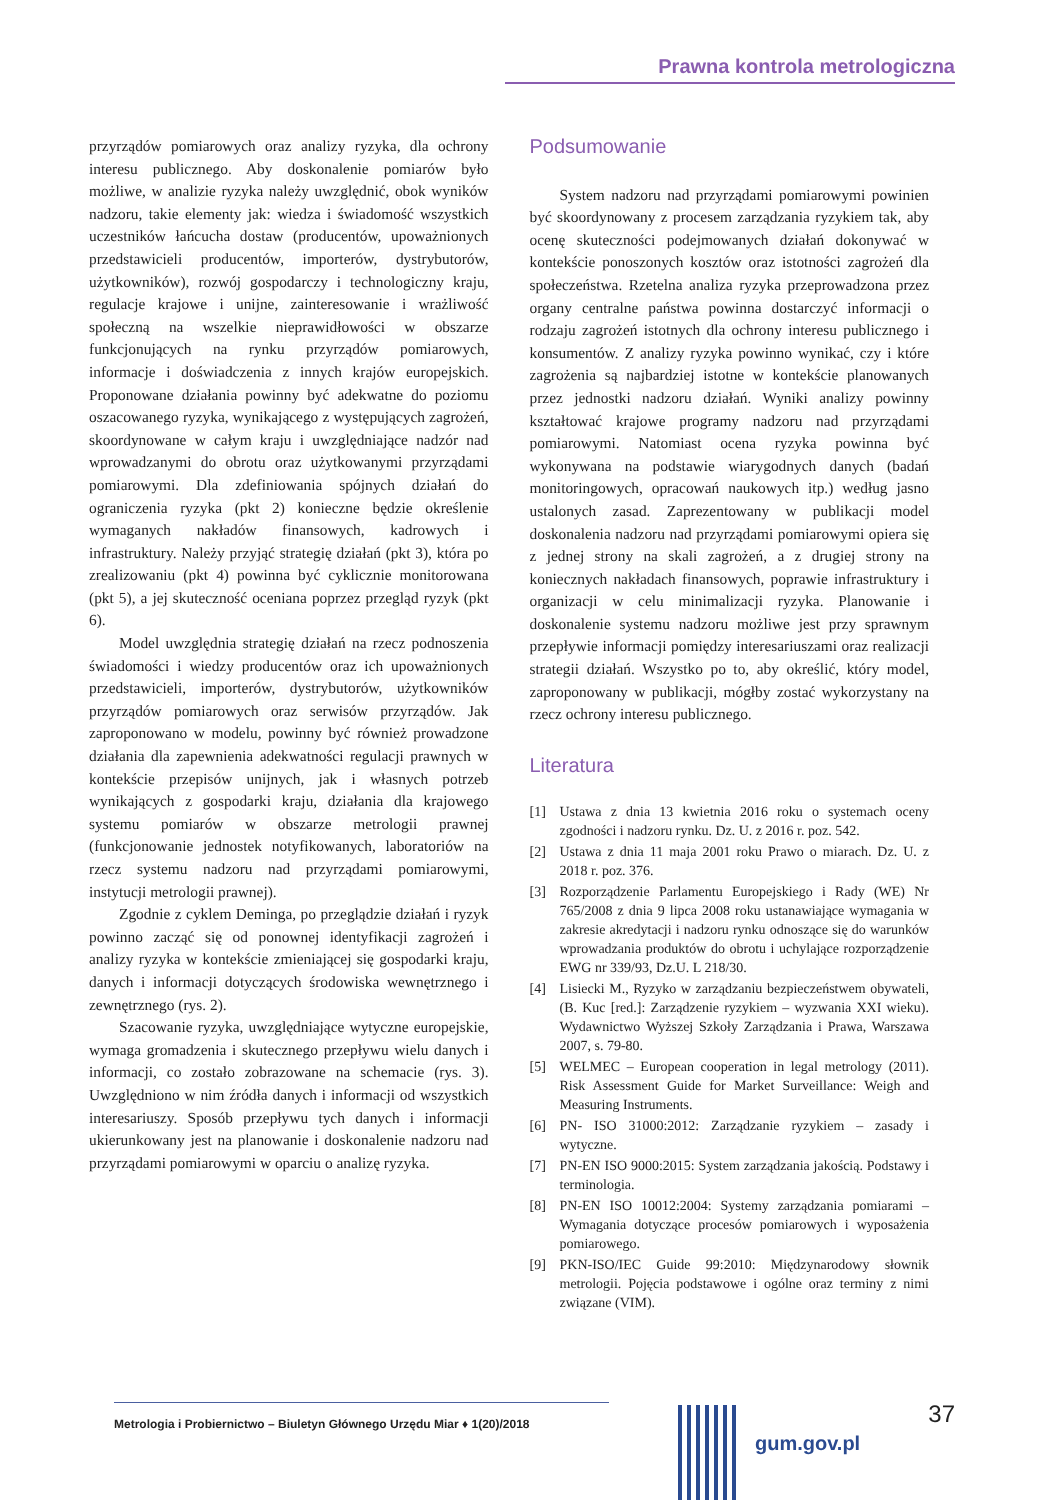Prawna kontrola metrologiczna
przyrządów pomiarowych oraz analizy ryzyka, dla ochrony interesu publicznego. Aby doskonalenie pomiarów było możliwe, w analizie ryzyka należy uwzględnić, obok wyników nadzoru, takie elementy jak: wiedza i świadomość wszystkich uczestników łańcucha dostaw (producentów, upoważnionych przedstawicieli producentów, importerów, dystrybutorów, użytkowników), rozwój gospodarczy i technologiczny kraju, regulacje krajowe i unijne, zainteresowanie i wrażliwość społeczną na wszelkie nieprawidłowości w obszarze funkcjonujących na rynku przyrządów pomiarowych, informacje i doświadczenia z innych krajów europejskich. Proponowane działania powinny być adekwatne do poziomu oszacowanego ryzyka, wynikającego z występujących zagrożeń, skoordynowane w całym kraju i uwzględniające nadzór nad wprowadzanymi do obrotu oraz użytkowanymi przyrządami pomiarowymi. Dla zdefiniowania spójnych działań do ograniczenia ryzyka (pkt 2) konieczne będzie określenie wymaganych nakładów finansowych, kadrowych i infrastruktury. Należy przyjąć strategię działań (pkt 3), która po zrealizowaniu (pkt 4) powinna być cyklicznie monitorowana (pkt 5), a jej skuteczność oceniana poprzez przegląd ryzyk (pkt 6).
Model uwzględnia strategię działań na rzecz podnoszenia świadomości i wiedzy producentów oraz ich upoważnionych przedstawicieli, importerów, dystrybutorów, użytkowników przyrządów pomiarowych oraz serwisów przyrządów. Jak zaproponowano w modelu, powinny być również prowadzone działania dla zapewnienia adekwatności regulacji prawnych w kontekście przepisów unijnych, jak i własnych potrzeb wynikających z gospodarki kraju, działania dla krajowego systemu pomiarów w obszarze metrologii prawnej (funkcjonowanie jednostek notyfikowanych, laboratoriów na rzecz systemu nadzoru nad przyrządami pomiarowymi, instytucji metrologii prawnej).
Zgodnie z cyklem Deminga, po przeglądzie działań i ryzyk powinno zacząć się od ponownej identyfikacji zagrożeń i analizy ryzyka w kontekście zmieniającej się gospodarki kraju, danych i informacji dotyczących środowiska wewnętrznego i zewnętrznego (rys. 2).
Szacowanie ryzyka, uwzględniające wytyczne europejskie, wymaga gromadzenia i skutecznego przepływu wielu danych i informacji, co zostało zobrazowane na schemacie (rys. 3). Uwzględniono w nim źródła danych i informacji od wszystkich interesariuszy. Sposób przepływu tych danych i informacji ukierunkowany jest na planowanie i doskonalenie nadzoru nad przyrządami pomiarowymi w oparciu o analizę ryzyka.
Podsumowanie
System nadzoru nad przyrządami pomiarowymi powinien być skoordynowany z procesem zarządzania ryzykiem tak, aby ocenę skuteczności podejmowanych działań dokonywać w kontekście ponoszonych kosztów oraz istotności zagrożeń dla społeczeństwa. Rzetelna analiza ryzyka przeprowadzona przez organy centralne państwa powinna dostarczyć informacji o rodzaju zagrożeń istotnych dla ochrony interesu publicznego i konsumentów. Z analizy ryzyka powinno wynikać, czy i które zagrożenia są najbardziej istotne w kontekście planowanych przez jednostki nadzoru działań. Wyniki analizy powinny kształtować krajowe programy nadzoru nad przyrządami pomiarowymi. Natomiast ocena ryzyka powinna być wykonywana na podstawie wiarygodnych danych (badań monitoringowych, opracowań naukowych itp.) według jasno ustalonych zasad. Zaprezentowany w publikacji model doskonalenia nadzoru nad przyrządami pomiarowymi opiera się z jednej strony na skali zagrożeń, a z drugiej strony na koniecznych nakładach finansowych, poprawie infrastruktury i organizacji w celu minimalizacji ryzyka. Planowanie i doskonalenie systemu nadzoru możliwe jest przy sprawnym przepływie informacji pomiędzy interesariuszami oraz realizacji strategii działań. Wszystko po to, aby określić, który model, zaproponowany w publikacji, mógłby zostać wykorzystany na rzecz ochrony interesu publicznego.
Literatura
[1] Ustawa z dnia 13 kwietnia 2016 roku o systemach oceny zgodności i nadzoru rynku. Dz. U. z 2016 r. poz. 542.
[2] Ustawa z dnia 11 maja 2001 roku Prawo o miarach. Dz. U. z 2018 r. poz. 376.
[3] Rozporządzenie Parlamentu Europejskiego i Rady (WE) Nr 765/2008 z dnia 9 lipca 2008 roku ustanawiające wymagania w zakresie akredytacji i nadzoru rynku odnoszące się do warunków wprowadzania produktów do obrotu i uchylające rozporządzenie EWG nr 339/93, Dz.U. L 218/30.
[4] Lisiecki M., Ryzyko w zarządzaniu bezpieczeństwem obywateli, (B. Kuc [red.]: Zarządzenie ryzykiem – wyzwania XXI wieku). Wydawnictwo Wyższej Szkoły Zarządzania i Prawa, Warszawa 2007, s. 79-80.
[5] WELMEC – European cooperation in legal metrology (2011). Risk Assessment Guide for Market Surveillance: Weigh and Measuring Instruments.
[6] PN- ISO 31000:2012: Zarządzanie ryzykiem – zasady i wytyczne.
[7] PN-EN ISO 9000:2015: System zarządzania jakością. Podstawy i terminologia.
[8] PN-EN ISO 10012:2004: Systemy zarządzania pomiarami – Wymagania dotyczące procesów pomiarowych i wyposażenia pomiarowego.
[9] PKN-ISO/IEC Guide 99:2010: Międzynarodowy słownik metrologii. Pojęcia podstawowe i ogólne oraz terminy z nimi związane (VIM).
37
Metrologia i Probiernictwo – Biuletyn Głównego Urzędu Miar ♦ 1(20)/2018
gum.gov.pl